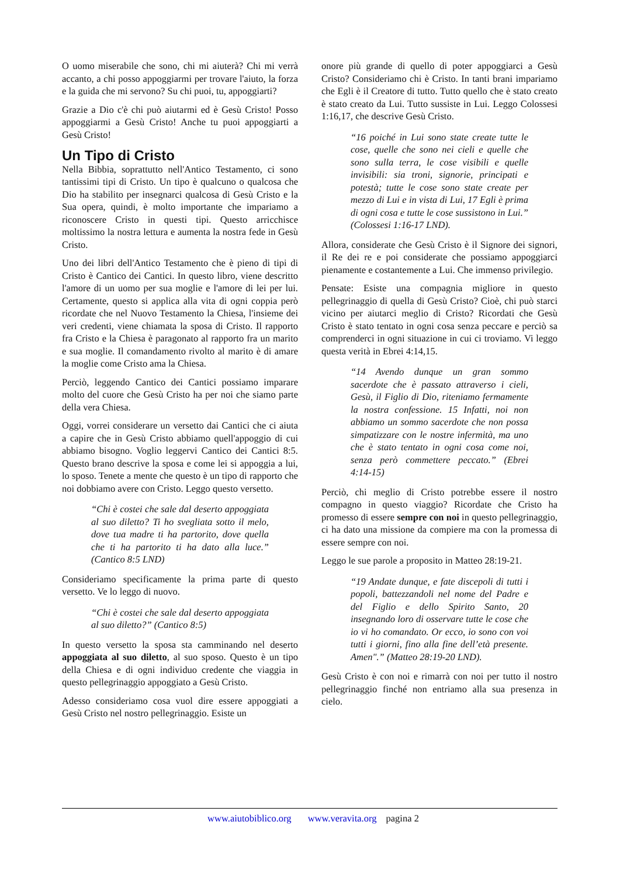O uomo miserabile che sono, chi mi aiuterà? Chi mi verrà accanto, a chi posso appoggiarmi per trovare l'aiuto, la forza e la guida che mi servono? Su chi puoi, tu, appoggiarti?
Grazie a Dio c'è chi può aiutarmi ed è Gesù Cristo! Posso appoggiarmi a Gesù Cristo! Anche tu puoi appoggiarti a Gesù Cristo!
Un Tipo di Cristo
Nella Bibbia, soprattutto nell'Antico Testamento, ci sono tantissimi tipi di Cristo. Un tipo è qualcuno o qualcosa che Dio ha stabilito per insegnarci qualcosa di Gesù Cristo e la Sua opera, quindi, è molto importante che impariamo a riconoscere Cristo in questi tipi. Questo arricchisce moltissimo la nostra lettura e aumenta la nostra fede in Gesù Cristo.
Uno dei libri dell'Antico Testamento che è pieno di tipi di Cristo è Cantico dei Cantici. In questo libro, viene descritto l'amore di un uomo per sua moglie e l'amore di lei per lui. Certamente, questo si applica alla vita di ogni coppia però ricordate che nel Nuovo Testamento la Chiesa, l'insieme dei veri credenti, viene chiamata la sposa di Cristo. Il rapporto fra Cristo e la Chiesa è paragonato al rapporto fra un marito e sua moglie. Il comandamento rivolto al marito è di amare la moglie come Cristo ama la Chiesa.
Perciò, leggendo Cantico dei Cantici possiamo imparare molto del cuore che Gesù Cristo ha per noi che siamo parte della vera Chiesa.
Oggi, vorrei considerare un versetto dai Cantici che ci aiuta a capire che in Gesù Cristo abbiamo quell'appoggio di cui abbiamo bisogno. Voglio leggervi Cantico dei Cantici 8:5. Questo brano descrive la sposa e come lei si appoggia a lui, lo sposo. Tenete a mente che questo è un tipo di rapporto che noi dobbiamo avere con Cristo. Leggo questo versetto.
“Chi è costei che sale dal deserto appoggiata al suo diletto? Ti ho svegliata sotto il melo, dove tua madre ti ha partorito, dove quella che ti ha partorito ti ha dato alla luce.” (Cantico 8:5 LND)
Consideriamo specificamente la prima parte di questo versetto. Ve lo leggo di nuovo.
“Chi è costei che sale dal deserto appoggiata al suo diletto?” (Cantico 8:5)
In questo versetto la sposa sta camminando nel deserto appoggiata al suo diletto, al suo sposo. Questo è un tipo della Chiesa e di ogni individuo credente che viaggia in questo pellegrinaggio appoggiato a Gesù Cristo.
Adesso consideriamo cosa vuol dire essere appoggiati a Gesù Cristo nel nostro pellegrinaggio. Esiste un
onore più grande di quello di poter appoggiarci a Gesù Cristo? Consideriamo chi è Cristo. In tanti brani impariamo che Egli è il Creatore di tutto. Tutto quello che è stato creato è stato creato da Lui. Tutto sussiste in Lui. Leggo Colossesi 1:16,17, che descrive Gesù Cristo.
“16 poiché in Lui sono state create tutte le cose, quelle che sono nei cieli e quelle che sono sulla terra, le cose visibili e quelle invisibili: sia troni, signorie, principati e potestà; tutte le cose sono state create per mezzo di Lui e in vista di Lui, 17 Egli è prima di ogni cosa e tutte le cose sussistono in Lui.” (Colossesi 1:16-17 LND).
Allora, considerate che Gesù Cristo è il Signore dei signori, il Re dei re e poi considerate che possiamo appoggiarci pienamente e costantemente a Lui. Che immenso privilegio.
Pensate: Esiste una compagnia migliore in questo pellegrinaggio di quella di Gesù Cristo? Cioè, chi può starci vicino per aiutarci meglio di Cristo? Ricordati che Gesù Cristo è stato tentato in ogni cosa senza peccare e perciò sa comprenderci in ogni situazione in cui ci troviamo. Vi leggo questa verità in Ebrei 4:14,15.
“14 Avendo dunque un gran sommo sacerdote che è passato attraverso i cieli, Gesù, il Figlio di Dio, riteniamo fermamente la nostra confessione. 15 Infatti, noi non abbiamo un sommo sacerdote che non possa simpatizzare con le nostre infermità, ma uno che è stato tentato in ogni cosa come noi, senza però commettere peccato.” (Ebrei 4:14-15)
Perciò, chi meglio di Cristo potrebbe essere il nostro compagno in questo viaggio? Ricordate che Cristo ha promesso di essere sempre con noi in questo pellegrinaggio, ci ha dato una missione da compiere ma con la promessa di essere sempre con noi.
Leggo le sue parole a proposito in Matteo 28:19-21.
“19 Andate dunque, e fate discepoli di tutti i popoli, battezzandoli nel nome del Padre e del Figlio e dello Spirito Santo, 20 insegnando loro di osservare tutte le cose che io vi ho comandato. Or ecco, io sono con voi tutti i giorni, fino alla fine dell’età presente. Amen".” (Matteo 28:19-20 LND).
Gesù Cristo è con noi e rimarrà con noi per tutto il nostro pellegrinaggio finché non entriamo alla sua presenza in cielo.
www.aiutobiblico.org www.veravita.org pagina 2